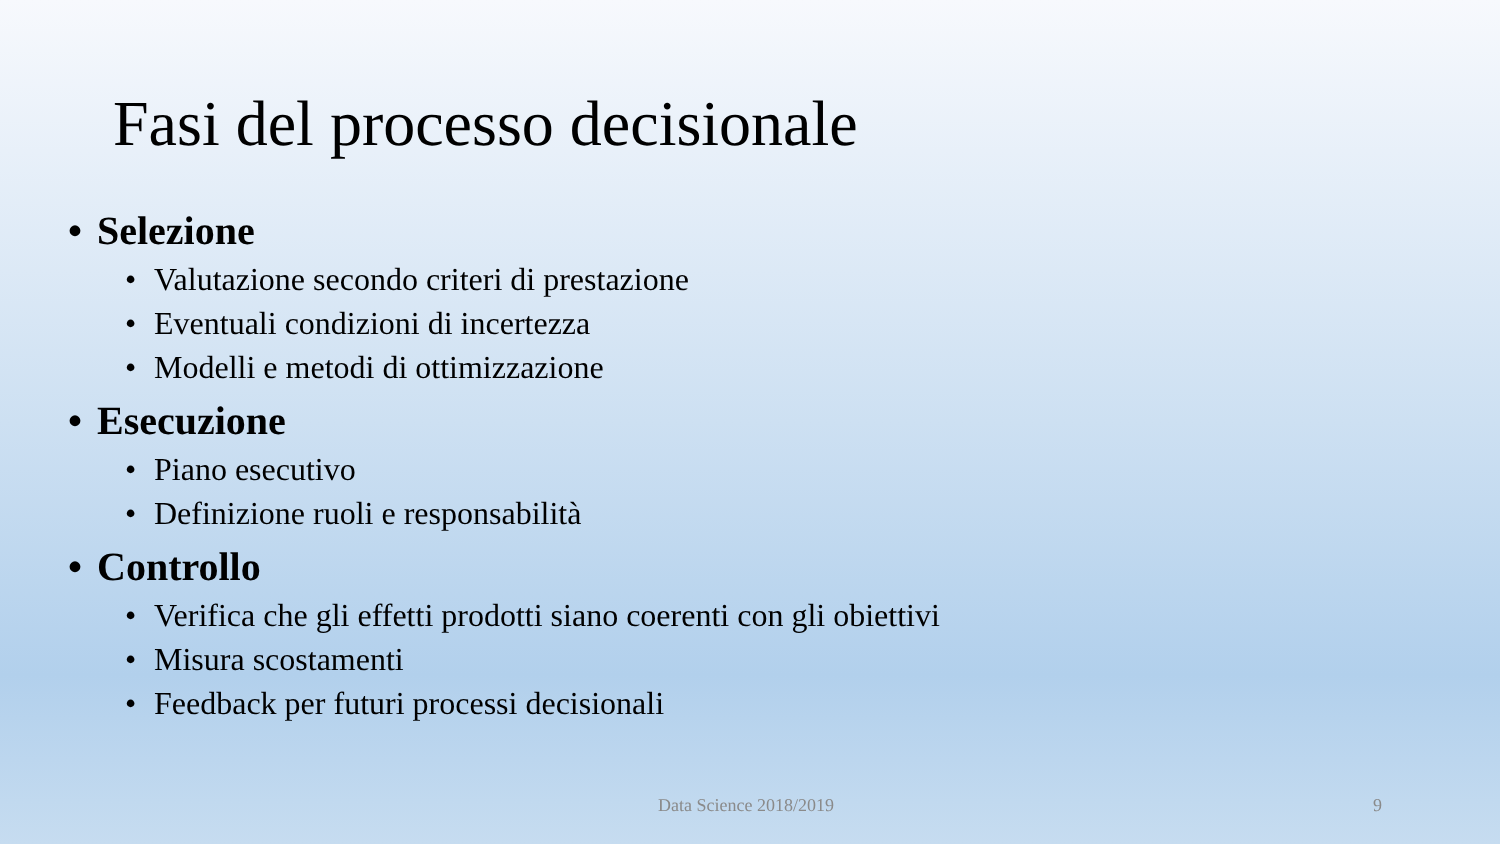Fasi del processo decisionale
• Selezione
• Valutazione secondo criteri di prestazione
• Eventuali condizioni di incertezza
• Modelli e metodi di ottimizzazione
• Esecuzione
• Piano esecutivo
• Definizione ruoli e responsabilità
• Controllo
• Verifica che gli effetti prodotti siano coerenti con gli obiettivi
• Misura scostamenti
• Feedback per futuri processi decisionali
Data Science 2018/2019 9